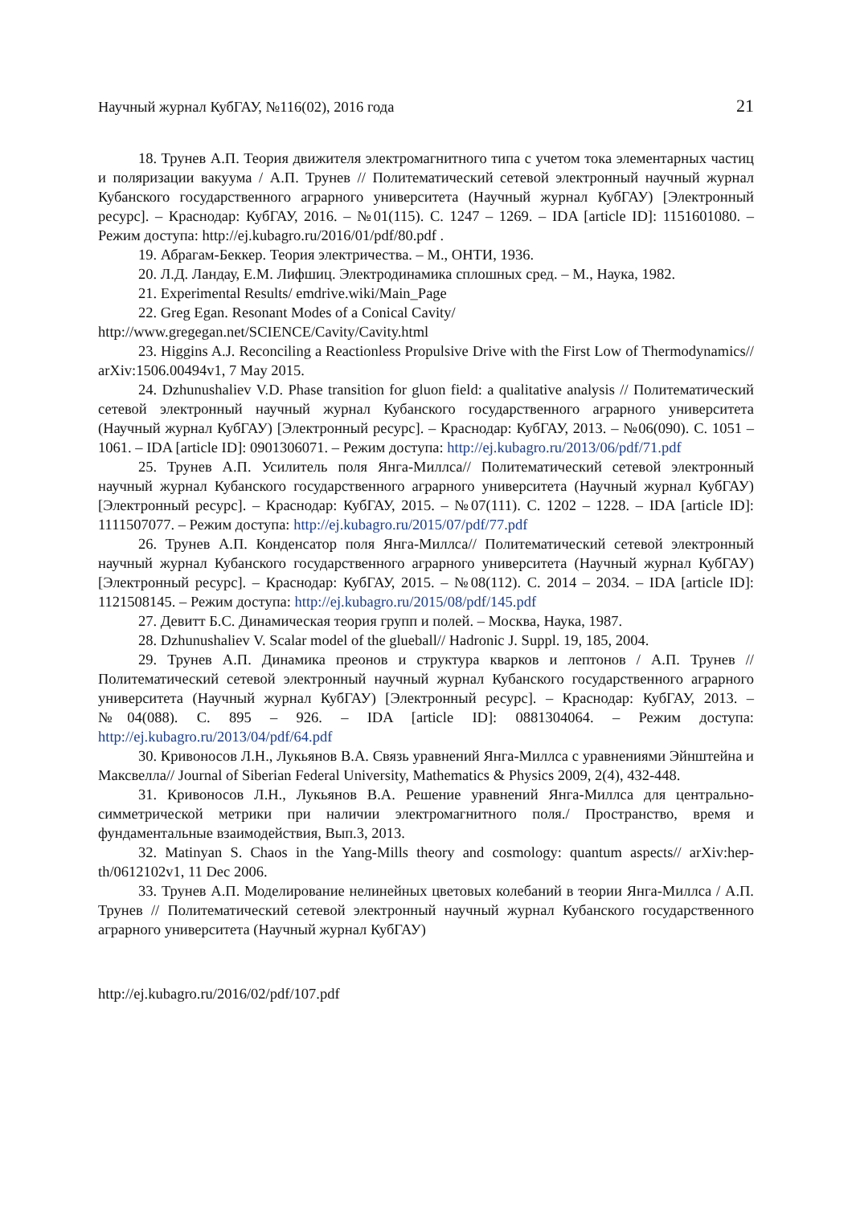Научный журнал КубГАУ, №116(02), 2016 года 21
18. Трунев А.П. Теория движителя электромагнитного типа с учетом тока элементарных частиц и поляризации вакуума / А.П. Трунев // Политематический сетевой электронный научный журнал Кубанского государственного аграрного университета (Научный журнал КубГАУ) [Электронный ресурс]. – Краснодар: КубГАУ, 2016. – №01(115). С. 1247 – 1269. – IDA [article ID]: 1151601080. – Режим доступа: http://ej.kubagro.ru/2016/01/pdf/80.pdf .
19. Абрагам-Беккер. Теория электричества. – М., ОНТИ, 1936.
20. Л.Д. Ландау, Е.М. Лифшиц. Электродинамика сплошных сред. – М., Наука, 1982.
21. Experimental Results/ emdrive.wiki/Main_Page
22. Greg Egan. Resonant Modes of a Conical Cavity/
http://www.gregegan.net/SCIENCE/Cavity/Cavity.html
23. Higgins A.J. Reconciling a Reactionless Propulsive Drive with the First Low of Thermodynamics// arXiv:1506.00494v1, 7 May 2015.
24. Dzhunushaliev V.D. Phase transition for gluon field: a qualitative analysis // Политематический сетевой электронный научный журнал Кубанского государственного аграрного университета (Научный журнал КубГАУ) [Электронный ресурс]. – Краснодар: КубГАУ, 2013. – №06(090). С. 1051 – 1061. – IDA [article ID]: 0901306071. – Режим доступа: http://ej.kubagro.ru/2013/06/pdf/71.pdf
25. Трунев А.П. Усилитель поля Янга-Миллса// Политематический сетевой электронный научный журнал Кубанского государственного аграрного университета (Научный журнал КубГАУ) [Электронный ресурс]. – Краснодар: КубГАУ, 2015. – №07(111). С. 1202 – 1228. – IDA [article ID]: 1111507077. – Режим доступа: http://ej.kubagro.ru/2015/07/pdf/77.pdf
26. Трунев А.П. Конденсатор поля Янга-Миллса// Политематический сетевой электронный научный журнал Кубанского государственного аграрного университета (Научный журнал КубГАУ) [Электронный ресурс]. – Краснодар: КубГАУ, 2015. – №08(112). С. 2014 – 2034. – IDA [article ID]: 1121508145. – Режим доступа: http://ej.kubagro.ru/2015/08/pdf/145.pdf
27. Девитт Б.С. Динамическая теория групп и полей. – Москва, Наука, 1987.
28. Dzhunushaliev V. Scalar model of the glueball// Hadronic J. Suppl. 19, 185, 2004.
29. Трунев А.П. Динамика преонов и структура кварков и лептонов / А.П. Трунев // Политематический сетевой электронный научный журнал Кубанского государственного аграрного университета (Научный журнал КубГАУ) [Электронный ресурс]. – Краснодар: КубГАУ, 2013. – №04(088). С. 895 – 926. – IDA [article ID]: 0881304064. – Режим доступа: http://ej.kubagro.ru/2013/04/pdf/64.pdf
30. Кривоносов Л.Н., Лукьянов В.А. Связь уравнений Янга-Миллса с уравнениями Эйнштейна и Максвелла// Journal of Siberian Federal University, Mathematics & Physics 2009, 2(4), 432-448.
31. Кривоносов Л.Н., Лукьянов В.А. Решение уравнений Янга-Миллса для центрально-симметрической метрики при наличии электромагнитного поля./ Пространство, время и фундаментальные взаимодействия, Вып.3, 2013.
32. Matinyan S. Chaos in the Yang-Mills theory and cosmology: quantum aspects// arXiv:hep-th/0612102v1, 11 Dec 2006.
33. Трунев А.П. Моделирование нелинейных цветовых колебаний в теории Янга-Миллса / А.П. Трунев // Политематический сетевой электронный научный журнал Кубанского государственного аграрного университета (Научный журнал КубГАУ)
http://ej.kubagro.ru/2016/02/pdf/107.pdf